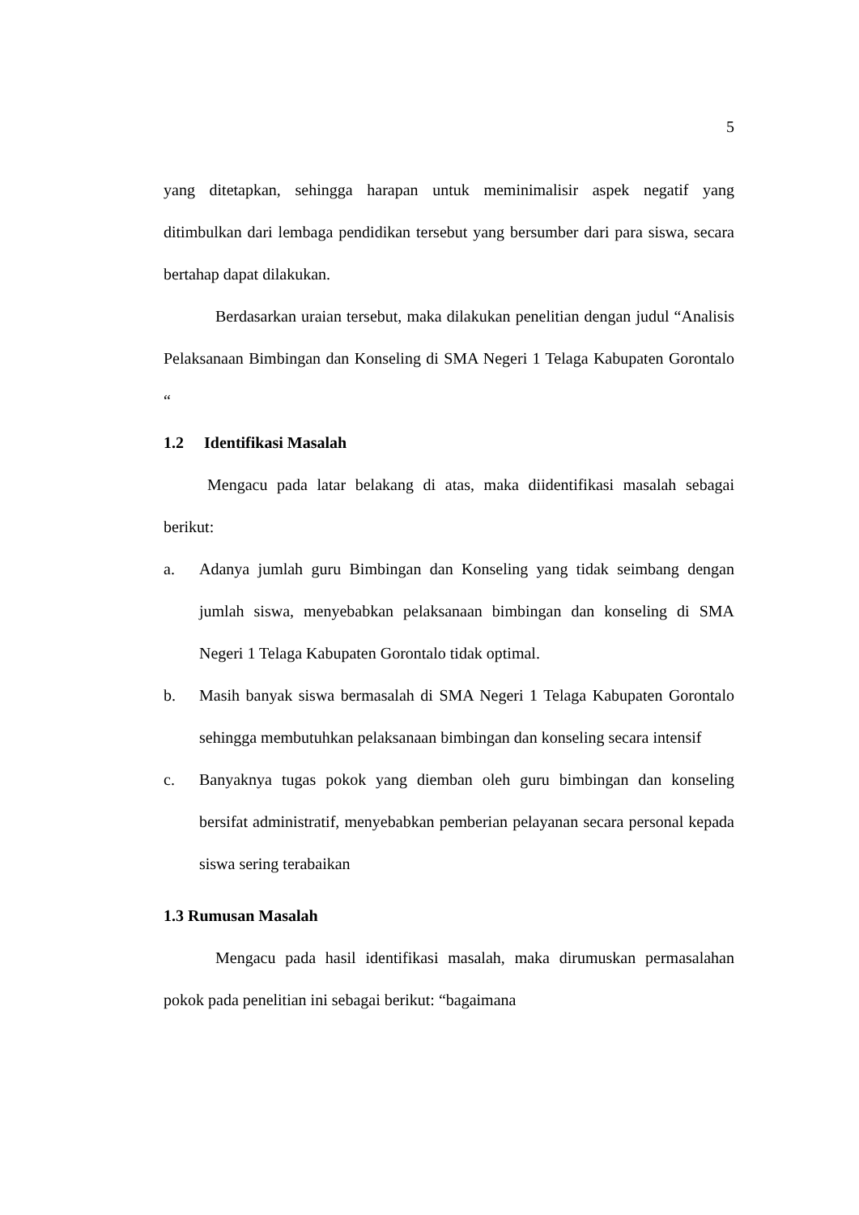5
yang ditetapkan, sehingga harapan untuk meminimalisir aspek negatif yang ditimbulkan dari lembaga pendidikan tersebut yang bersumber dari para siswa, secara bertahap dapat dilakukan.
Berdasarkan uraian tersebut, maka dilakukan penelitian dengan judul “Analisis Pelaksanaan Bimbingan dan Konseling di SMA Negeri 1 Telaga Kabupaten Gorontalo “
1.2 Identifikasi Masalah
Mengacu pada latar belakang di atas, maka diidentifikasi masalah sebagai berikut:
a. Adanya jumlah guru Bimbingan dan Konseling yang tidak seimbang dengan jumlah siswa, menyebabkan pelaksanaan bimbingan dan konseling di SMA Negeri 1 Telaga Kabupaten Gorontalo tidak optimal.
b. Masih banyak siswa bermasalah di SMA Negeri 1 Telaga Kabupaten Gorontalo sehingga membutuhkan pelaksanaan bimbingan dan konseling secara intensif
c. Banyaknya tugas pokok yang diemban oleh guru bimbingan dan konseling bersifat administratif, menyebabkan pemberian pelayanan secara personal kepada siswa sering terabaikan
1.3 Rumusan Masalah
Mengacu pada hasil identifikasi masalah, maka dirumuskan permasalahan pokok pada penelitian ini sebagai berikut: “bagaimana